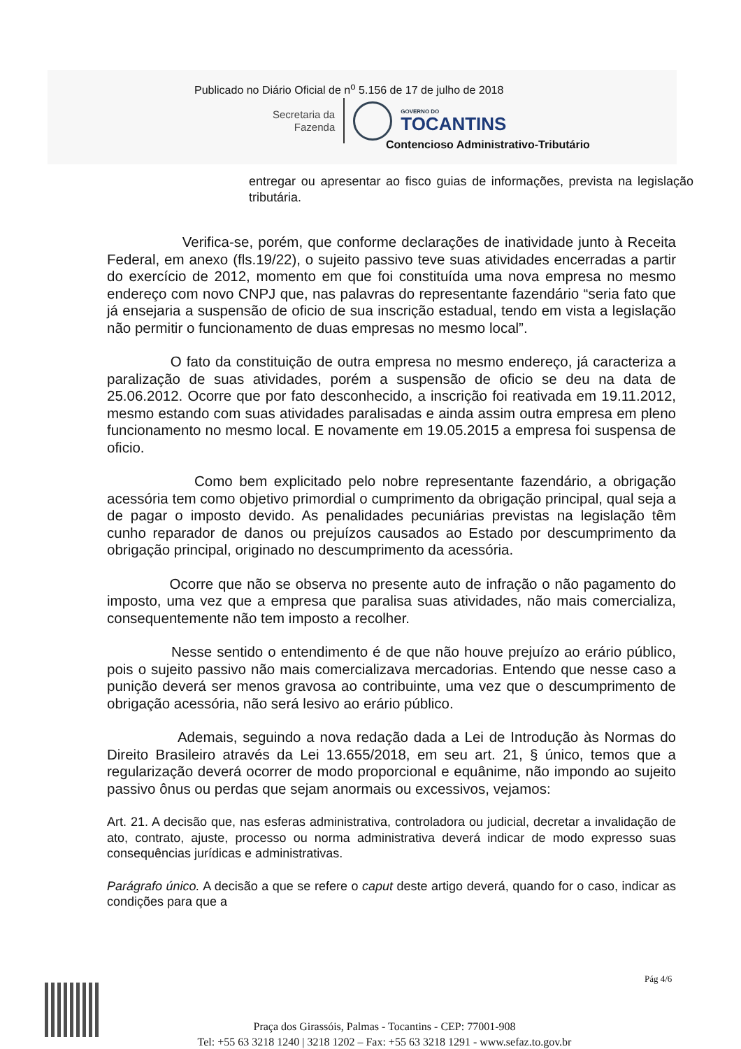Publicado no Diário Oficial de n<sup>o</sup> 5.156 de 17 de julho de 2018
Secretaria da
Fazenda
GOVERNO DO
TOCANTINS
Contencioso Administrativo-Tributário
entregar ou apresentar ao fisco guias de informações, prevista na legislação tributária.
Verifica-se, porém, que conforme declarações de inatividade junto à Receita Federal, em anexo (fls.19/22), o sujeito passivo teve suas atividades encerradas a partir do exercício de 2012, momento em que foi constituída uma nova empresa no mesmo endereço com novo CNPJ que, nas palavras do representante fazendário “seria fato que já ensejaria a suspensão de oficio de sua inscrição estadual, tendo em vista a legislação não permitir o funcionamento de duas empresas no mesmo local”.
O fato da constituição de outra empresa no mesmo endereço, já caracteriza a paralização de suas atividades, porém a suspensão de oficio se deu na data de 25.06.2012. Ocorre que por fato desconhecido, a inscrição foi reativada em 19.11.2012, mesmo estando com suas atividades paralisadas e ainda assim outra empresa em pleno funcionamento no mesmo local. E novamente em 19.05.2015 a empresa foi suspensa de oficio.
Como bem explicitado pelo nobre representante fazendário, a obrigação acessória tem como objetivo primordial o cumprimento da obrigação principal, qual seja a de pagar o imposto devido. As penalidades pecuniárias previstas na legislação têm cunho reparador de danos ou prejuízos causados ao Estado por descumprimento da obrigação principal, originado no descumprimento da acessória.
Ocorre que não se observa no presente auto de infração o não pagamento do imposto, uma vez que a empresa que paralisa suas atividades, não mais comercializa, consequentemente não tem imposto a recolher.
Nesse sentido o entendimento é de que não houve prejuízo ao erário público, pois o sujeito passivo não mais comercializava mercadorias. Entendo que nesse caso a punição deverá ser menos gravosa ao contribuinte, uma vez que o descumprimento de obrigação acessória, não será lesivo ao erário público.
Ademais, seguindo a nova redação dada a Lei de Introdução às Normas do Direito Brasileiro através da Lei 13.655/2018, em seu art. 21, § único, temos que a regularização deverá ocorrer de modo proporcional e equânime, não impondo ao sujeito passivo ônus ou perdas que sejam anormais ou excessivos, vejamos:
Art. 21. A decisão que, nas esferas administrativa, controladora ou judicial, decretar a invalidação de ato, contrato, ajuste, processo ou norma administrativa deverá indicar de modo expresso suas consequências jurídicas e administrativas.
Parágrafo único. A decisão a que se refere o caput deste artigo deverá, quando for o caso, indicar as condições para que a
Pág 4/6
Praça dos Girassóis, Palmas - Tocantins - CEP: 77001-908
Tel: +55 63 3218 1240 | 3218 1202 – Fax: +55 63 3218 1291 - www.sefaz.to.gov.br